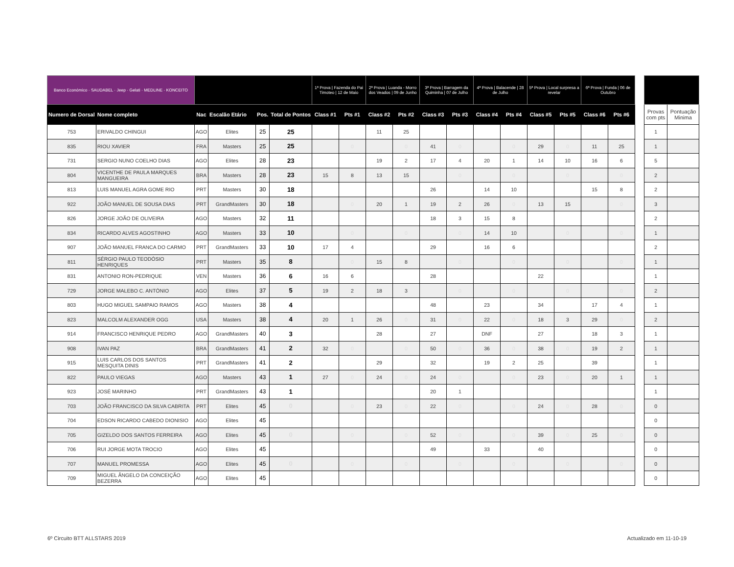| Banco Económico · SAUDABEL · Jeep · Gelati · MEDLINE · KONCEITO | | | | | | 1ª Prova / Fazenda do Pai Timoteo / 12 de Maio | | 2ª Prova / Luanda - Morro dos Veados / 09 de Junho | | 3ª Prova / Barragem da Quiminha / 07 de Julho | | 4ª Prova / Balacende / 28 de Julho | | 5ª Prova / Local surpresa a revelar | | 6ª Prova / Funda / 06 de Outubro | |
| --- | --- | --- | --- | --- | --- | --- | --- | --- | --- | --- | --- | --- | --- | --- | --- | --- | --- |
| Numero de Dorsal | Nome completo | Nac | Escalão Etário | Pos. | Total de Pontos | Class #1 | Pts #1 | Class #2 | Pts #2 | Class #3 | Pts #3 | Class #4 | Pts #4 | Class #5 | Pts #5 | Class #6 | Pts #6 |
| 753 | ERIVALDO CHINGUI | AGO | Elites | 25 | 25 | | | 11 | 25 | | | | | | | | |
| 835 | RIOU XAVIER | FRA | Masters | 25 | 25 | | 0 | | 0 | 41 | 0 | | 0 | 29 | 0 | 11 | 25 |
| 731 | SERGIO NUNO COELHO DIAS | AGO | Elites | 28 | 23 | | | 19 | 2 | 17 | 4 | 20 | 1 | 14 | 10 | 16 | 6 |
| 804 | VICENTHE DE PAULA MARQUES MANGUEIRA | BRA | Masters | 28 | 23 | 15 | 8 | 13 | 15 | | 0 | | 0 | | 0 | | 0 |
| 813 | LUIS MANUEL AGRA GOME RIO | PRT | Masters | 30 | 18 | | | | | 26 | | 14 | 10 | | | 15 | 8 |
| 922 | JOÃO MANUEL DE SOUSA DIAS | PRT | GrandMasters | 30 | 18 | | 0 | 20 | 1 | 19 | 2 | 26 | 0 | 13 | 15 | | 0 |
| 826 | JORGE JOÃO DE OLIVEIRA | AGO | Masters | 32 | 11 | | | | | 18 | 3 | 15 | 8 | | | | |
| 834 | RICARDO ALVES AGOSTINHO | AGO | Masters | 33 | 10 | | 0 | | 0 | | 0 | 14 | 10 | | 0 | | 0 |
| 907 | JOÃO MANUEL FRANCA DO CARMO | PRT | GrandMasters | 33 | 10 | 17 | 4 | | | 29 | | 16 | 6 | | | | |
| 811 | SÉRGIO PAULO TEODÓSIO HENRIQUES | PRT | Masters | 35 | 8 | | 0 | 15 | 8 | | 0 | | 0 | | 0 | | 0 |
| 831 | ANTONIO RON-PEDRIQUE | VEN | Masters | 36 | 6 | 16 | 6 | | | 28 | | | | 22 | | | |
| 729 | JORGE MALEBO C. ANTÓNIO | AGO | Elites | 37 | 5 | 19 | 2 | 18 | 3 | | 0 | | 0 | | 0 | | 0 |
| 803 | HUGO MIGUEL SAMPAIO RAMOS | AGO | Masters | 38 | 4 | | | | | 48 | | 23 | | 34 | | 17 | 4 |
| 823 | MALCOLM ALEXANDER OGG | USA | Masters | 38 | 4 | 20 | 1 | 26 | 0 | 31 | 0 | 22 | 0 | 18 | 3 | 29 | 0 |
| 914 | FRANCISCO HENRIQUE PEDRO | AGO | GrandMasters | 40 | 3 | | | 28 | | 27 | | DNF | | 27 | | 18 | 3 |
| 908 | IVAN PAZ | BRA | GrandMasters | 41 | 2 | 32 | 0 | | 0 | 50 | 0 | 36 | 0 | 38 | 0 | 19 | 2 |
| 915 | LUIS CARLOS DOS SANTOS MESQUITA DINIS | PRT | GrandMasters | 41 | 2 | | | 29 | | 32 | | 19 | 2 | 25 | | 39 | |
| 822 | PAULO VIEGAS | AGO | Masters | 43 | 1 | 27 | 0 | 24 | 0 | 24 | 0 | | 0 | 23 | 0 | 20 | 1 |
| 923 | JOSÉ MARINHO | PRT | GrandMasters | 43 | 1 | | | | | 20 | 1 | | | | | | |
| 703 | JOÃO FRANCISCO DA SILVA CABRITA | PRT | Elites | 45 | 0 | | 0 | 23 | 0 | 22 | 0 | | 0 | 24 | 0 | 28 | 0 |
| 704 | EDSON RICARDO CABEDO DIONISIO | AGO | Elites | 45 | | | | | | | | | | | | | |
| 705 | GIZELDO DOS SANTOS FERREIRA | AGO | Elites | 45 | 0 | | 0 | | 0 | 52 | 0 | | 0 | 39 | 0 | 25 | 0 |
| 706 | RUI JORGE MOTA TROCIO | AGO | Elites | 45 | | | | | | 49 | | 33 | | 40 | | | |
| 707 | MANUEL PROMESSA | AGO | Elites | 45 | 0 | | 0 | | 0 | | 0 | | 0 | | 0 | | 0 |
| 709 | MIGUEL ÂNGELO DA CONCEIÇÃO BEZERRA | AGO | Elites | 45 | | | | | | | | | | | | | |
| Provas com pts | Pontuação Minima |
| --- | --- |
| 1 | |
| 1 | |
| 5 | |
| 2 | |
| 2 | |
| 3 | |
| 2 | |
| 1 | |
| 2 | |
| 1 | |
| 1 | |
| 2 | |
| 1 | |
| 2 | |
| 1 | |
| 1 | |
| 1 | |
| 1 | |
| 1 | |
| 0 | |
| 0 | |
| 0 | |
| 0 | |
| 0 | |
| 0 | |
6º Circuito BTT ALLSTARS 2019 Actualizado em 11-10-19